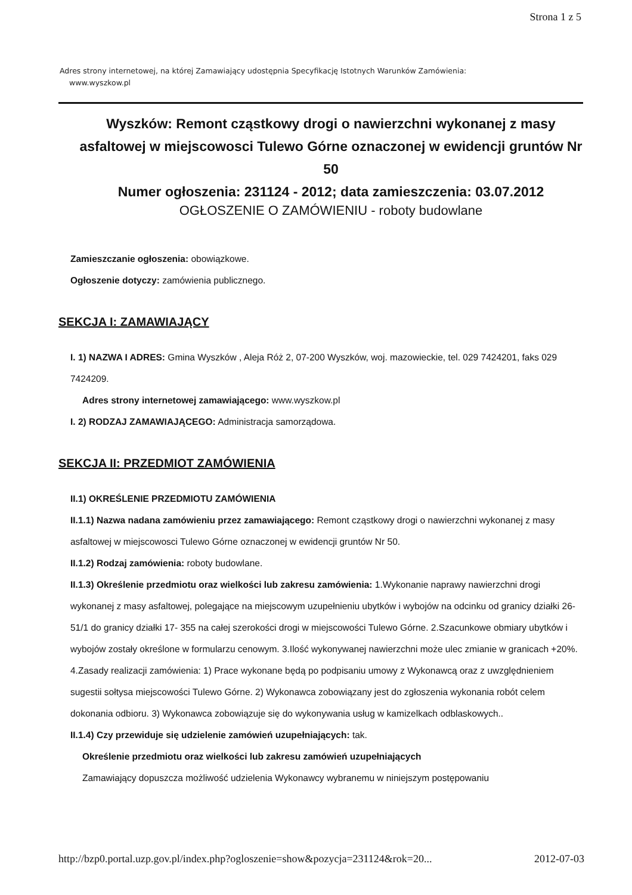Strona 1 z 5
Adres strony internetowej, na której Zamawiający udostępnia Specyfikację Istotnych Warunków Zamówienia:
www.wyszkow.pl
Wyszków: Remont cząstkowy drogi o nawierzchni wykonanej z masy asfaltowej w miejscowosci Tulewo Górne oznaczonej w ewidencji gruntów Nr 50
Numer ogłoszenia: 231124 - 2012; data zamieszczenia: 03.07.2012
OGŁOSZENIE O ZAMÓWIENIU - roboty budowlane
Zamieszczanie ogłoszenia: obowiązkowe.
Ogłoszenie dotyczy: zamówienia publicznego.
SEKCJA I: ZAMAWIAJĄCY
I. 1) NAZWA I ADRES: Gmina Wyszków , Aleja Róż 2, 07-200 Wyszków, woj. mazowieckie, tel. 029 7424201, faks 029 7424209.
Adres strony internetowej zamawiającego: www.wyszkow.pl
I. 2) RODZAJ ZAMAWIAJĄCEGO: Administracja samorządowa.
SEKCJA II: PRZEDMIOT ZAMÓWIENIA
II.1) OKREŚLENIE PRZEDMIOTU ZAMÓWIENIA
II.1.1) Nazwa nadana zamówieniu przez zamawiającego: Remont cząstkowy drogi o nawierzchni wykonanej z masy asfaltowej w miejscowosci Tulewo Górne oznaczonej w ewidencji gruntów Nr 50.
II.1.2) Rodzaj zamówienia: roboty budowlane.
II.1.3) Określenie przedmiotu oraz wielkości lub zakresu zamówienia: 1.Wykonanie naprawy nawierzchni drogi wykonanej z masy asfaltowej, polegające na miejscowym uzupełnieniu ubytków i wybojów na odcinku od granicy działki 26- 51/1 do granicy działki 17- 355 na całej szerokości drogi w miejscowości Tulewo Górne. 2.Szacunkowe obmiary ubytków i wybojów zostały określone w formularzu cenowym. 3.Ilość wykonywanej nawierzchni może ulec zmianie w granicach +20%. 4.Zasady realizacji zamówienia: 1) Prace wykonane będą po podpisaniu umowy z Wykonawcą oraz z uwzględnieniem sugestii sołtysa miejscowości Tulewo Górne. 2) Wykonawca zobowiązany jest do zgłoszenia wykonania robót celem dokonania odbioru. 3) Wykonawca zobowiązuje się do wykonywania usług w kamizelkach odblaskowych..
II.1.4) Czy przewiduje się udzielenie zamówień uzupełniających: tak.
Określenie przedmiotu oraz wielkości lub zakresu zamówień uzupełniających
Zamawiający dopuszcza możliwość udzielenia Wykonawcy wybranemu w niniejszym postępowaniu
http://bzp0.portal.uzp.gov.pl/index.php?ogloszenie=show&pozycja=231124&rok=20... 2012-07-03